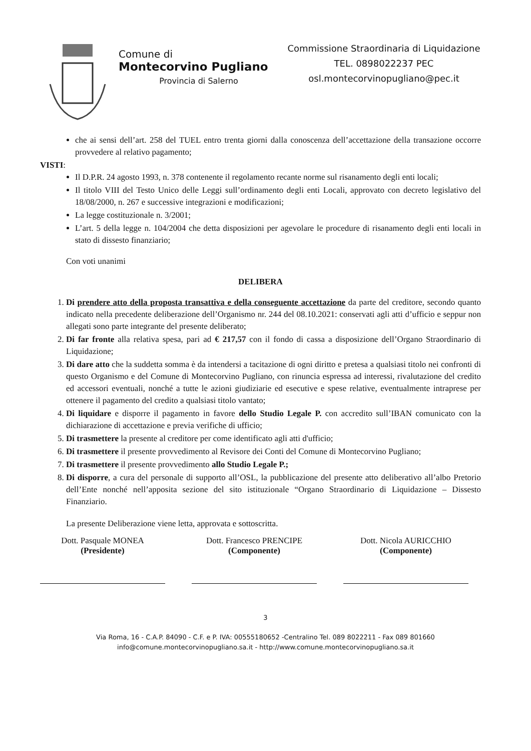Comune di
Montecorvino Pugliano
Provincia di Salerno
Commissione Straordinaria di Liquidazione
TEL. 0898022237 PEC
osl.montecorvinopugliano@pec.it
che ai sensi dell’art. 258 del TUEL entro trenta giorni dalla conoscenza dell’accettazione della transazione occorre provvedere al relativo pagamento;
VISTI:
Il D.P.R. 24 agosto 1993, n. 378 contenente il regolamento recante norme sul risanamento degli enti locali;
Il titolo VIII del Testo Unico delle Leggi sull’ordinamento degli enti Locali, approvato con decreto legislativo del 18/08/2000, n. 267 e successive integrazioni e modificazioni;
La legge costituzionale n. 3/2001;
L’art. 5 della legge n. 104/2004 che detta disposizioni per agevolare le procedure di risanamento degli enti locali in stato di dissesto finanziario;
Con voti unanimi
DELIBERA
1. Di prendere atto della proposta transattiva e della conseguente accettazione da parte del creditore, secondo quanto indicato nella precedente deliberazione dell’Organismo nr. 244 del 08.10.2021: conservati agli atti d’ufficio e seppur non allegati sono parte integrante del presente deliberato;
2. Di far fronte alla relativa spesa, pari ad € 217,57 con il fondo di cassa a disposizione dell’Organo Straordinario di Liquidazione;
3. Di dare atto che la suddetta somma è da intendersi a tacitazione di ogni diritto e pretesa a qualsiasi titolo nei confronti di questo Organismo e del Comune di Montecorvino Pugliano, con rinuncia espressa ad interessi, rivalutazione del credito ed accessori eventuali, nonché a tutte le azioni giudiziarie ed esecutive e spese relative, eventualmente intraprese per ottenere il pagamento del credito a qualsiasi titolo vantato;
4. Di liquidare e disporre il pagamento in favore dello Studio Legale P. con accredito sull’IBAN comunicato con la dichiarazione di accettazione e previa verifiche di ufficio;
5. Di trasmettere la presente al creditore per come identificato agli atti d'ufficio;
6. Di trasmettere il presente provvedimento al Revisore dei Conti del Comune di Montecorvino Pugliano;
7. Di trasmettere il presente provvedimento allo Studio Legale P.;
8. Di disporre, a cura del personale di supporto all’OSL, la pubblicazione del presente atto deliberativo all’albo Pretorio dell’Ente nonché nell’apposita sezione del sito istituzionale “Organo Straordinario di Liquidazione – Dissesto Finanziario.
La presente Deliberazione viene letta, approvata e sottoscritta.
Dott. Pasquale MONEA
(Presidente)
Dott. Francesco PRENCIPE
(Componente)
Dott. Nicola AURICCHIO
(Componente)
3
Via Roma, 16 - C.A.P. 84090 - C.F. e P. IVA: 00555180652 -Centralino Tel. 089 8022211 - Fax 089 801660
info@comune.montecorvinopugliano.sa.it - http://www.comune.montecorvinopugliano.sa.it